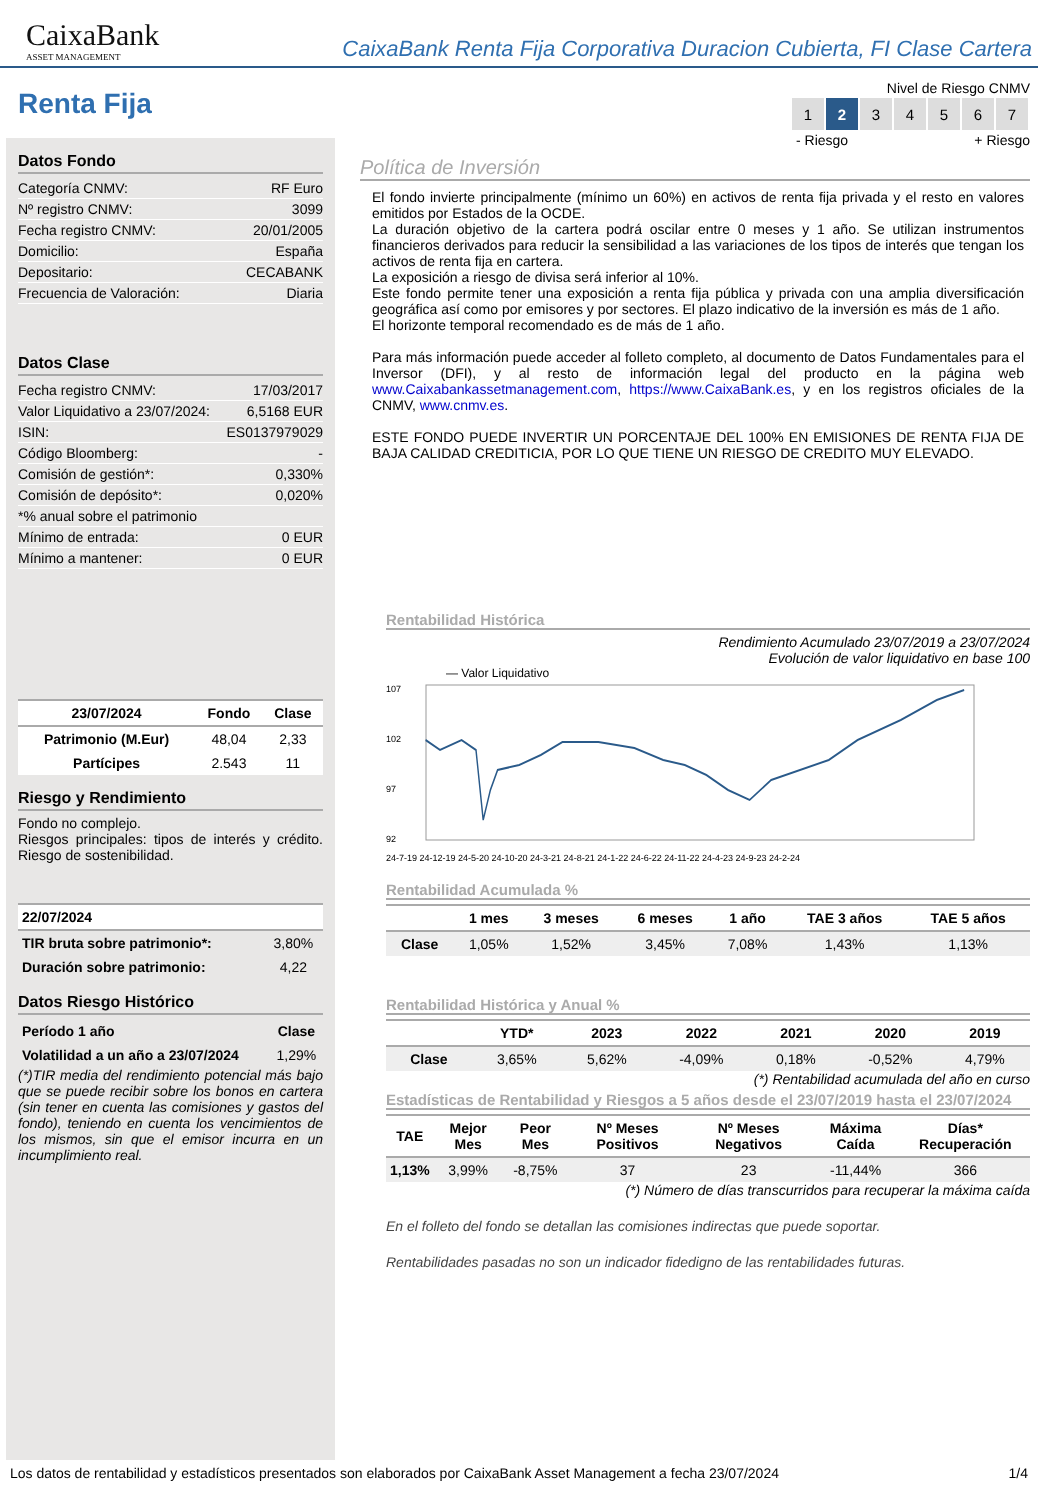CaixaBank
ASSET MANAGEMENT
CaixaBank Renta Fija Corporativa Duracion Cubierta, FI Clase Cartera
Renta Fija
Datos Fondo
| Categoría CNMV: | RF Euro |
| Nº registro CNMV: | 3099 |
| Fecha registro CNMV: | 20/01/2005 |
| Domicilio: | España |
| Depositario: | CECABANK |
| Frecuencia de Valoración: | Diaria |
Datos Clase
| Fecha registro CNMV: | 17/03/2017 |
| Valor Liquidativo a 23/07/2024: | 6,5168 EUR |
| ISIN: | ES0137979029 |
| Código Bloomberg: | - |
| Comisión de gestión*: | 0,330% |
| Comisión de depósito*: | 0,020% |
| *% anual sobre el patrimonio | |
| Mínimo de entrada: | 0 EUR |
| Mínimo a mantener: | 0 EUR |
| 23/07/2024 | Fondo | Clase |
| --- | --- | --- |
| Patrimonio (M.Eur) | 48,04 | 2,33 |
| Partícipes | 2.543 | 11 |
Riesgo y Rendimiento
Fondo no complejo.
Riesgos principales: tipos de interés y crédito. Riesgo de sostenibilidad.
| 22/07/2024 | |
| --- | --- |
| TIR bruta sobre patrimonio*: | 3,80% |
| Duración sobre patrimonio: | 4,22 |
Datos Riesgo Histórico
| Período 1 año | Clase |
| Volatilidad a un año a 23/07/2024 | 1,29% |
(*)TIR media del rendimiento potencial más bajo que se puede recibir sobre los bonos en cartera (sin tener en cuenta las comisiones y gastos del fondo), teniendo en cuenta los vencimientos de los mismos, sin que el emisor incurra en un incumplimiento real.
Nivel de Riesgo CNMV
| 1 | 2 | 3 | 4 | 5 | 6 | 7 |
- Riesgo + Riesgo
Política de Inversión
El fondo invierte principalmente (mínimo un 60%) en activos de renta fija privada y el resto en valores emitidos por Estados de la OCDE.
La duración objetivo de la cartera podrá oscilar entre 0 meses y 1 año. Se utilizan instrumentos financieros derivados para reducir la sensibilidad a las variaciones de los tipos de interés que tengan los activos de renta fija en cartera.
La exposición a riesgo de divisa será inferior al 10%.
Este fondo permite tener una exposición a renta fija pública y privada con una amplia diversificación geográfica así como por emisores y por sectores. El plazo indicativo de la inversión es más de 1 año.
El horizonte temporal recomendado es de más de 1 año.
Para más información puede acceder al folleto completo, al documento de Datos Fundamentales para el Inversor (DFI), y al resto de información legal del producto en la página web www.Caixabankassetmanagement.com, https://www.CaixaBank.es, y en los registros oficiales de la CNMV, www.cnmv.es.
ESTE FONDO PUEDE INVERTIR UN PORCENTAJE DEL 100% EN EMISIONES DE RENTA FIJA DE BAJA CALIDAD CREDITICIA, POR LO QUE TIENE UN RIESGO DE CREDITO MUY ELEVADO.
Rentabilidad Histórica
Rendimiento Acumulado 23/07/2019 a 23/07/2024
Evolución de valor liquidativo en base 100
— Valor Liquidativo
107
102
97
92
24-7-19 24-12-19 24-5-20 24-10-20 24-3-21 24-8-21 24-1-22 24-6-22 24-11-22 24-4-23 24-9-23 24-2-24
Rentabilidad Acumulada %
| | 1 mes | 3 meses | 6 meses | 1 año | TAE 3 años | TAE 5 años |
| --- | --- | --- | --- | --- | --- | --- |
| Clase | 1,05% | 1,52% | 3,45% | 7,08% | 1,43% | 1,13% |
Rentabilidad Histórica y Anual %
| | YTD* | 2023 | 2022 | 2021 | 2020 | 2019 |
| --- | --- | --- | --- | --- | --- | --- |
| Clase | 3,65% | 5,62% | -4,09% | 0,18% | -0,52% | 4,79% |
(*) Rentabilidad acumulada del año en curso
Estadísticas de Rentabilidad y Riesgos a 5 años desde el 23/07/2019 hasta el 23/07/2024
| TAE | Mejor Mes | Peor Mes | Nº Meses Positivos | Nº Meses Negativos | Máxima Caída | Días* Recuperación |
| --- | --- | --- | --- | --- | --- | --- |
| 1,13% | 3,99% | -8,75% | 37 | 23 | -11,44% | 366 |
(*) Número de días transcurridos para recuperar la máxima caída
En el folleto del fondo se detallan las comisiones indirectas que puede soportar.
Rentabilidades pasadas no son un indicador fidedigno de las rentabilidades futuras.
Los datos de rentabilidad y estadísticos presentados son elaborados por CaixaBank Asset Management a fecha 23/07/2024 1/4